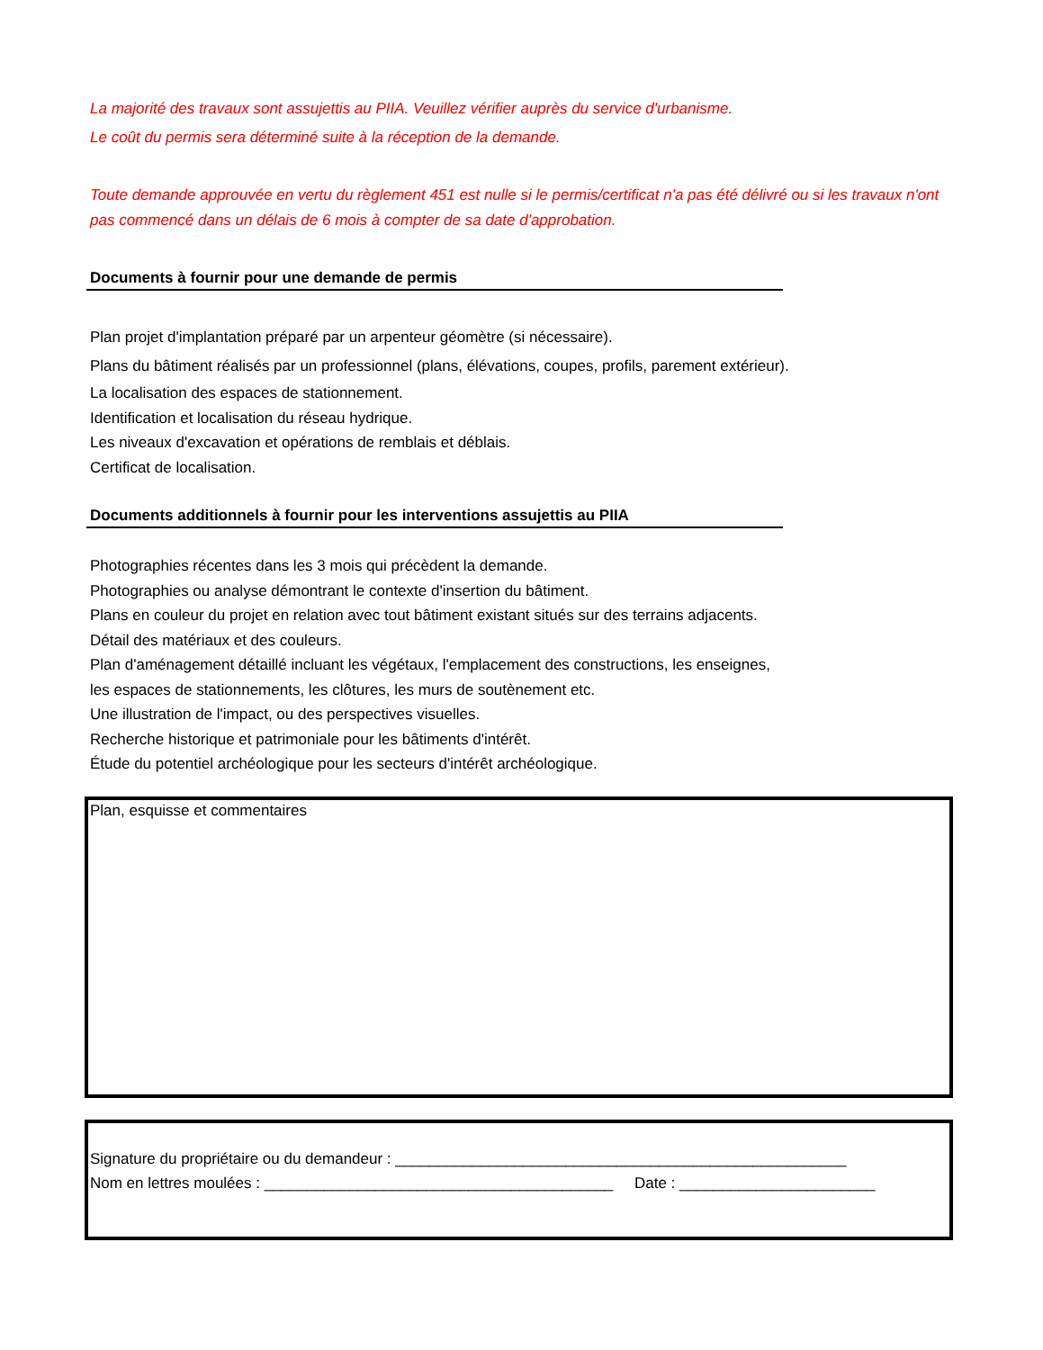La majorité des travaux sont assujettis au PIIA. Veuillez vérifier auprès du service d'urbanisme.
Le coût du permis sera déterminé suite à la réception de la demande.
Toute demande approuvée en vertu du règlement 451 est nulle si le permis/certificat n'a pas été délivré ou si les travaux n'ont pas commencé dans un délais de 6 mois à compter de sa date d'approbation.
Documents à fournir pour une demande de permis
Plan projet d'implantation préparé par un arpenteur géomètre (si nécessaire).
Plans du bâtiment réalisés par un professionnel (plans, élévations, coupes, profils, parement extérieur).
La localisation des espaces de stationnement.
Identification et localisation du réseau hydrique.
Les niveaux d'excavation et opérations de remblais et déblais.
Certificat de localisation.
Documents additionnels à fournir pour les interventions assujettis au PIIA
Photographies récentes dans les 3 mois qui précèdent la demande.
Photographies ou analyse démontrant le contexte d'insertion du bâtiment.
Plans en couleur du projet en relation avec tout bâtiment existant situés sur des terrains adjacents.
Détail des matériaux et des couleurs.
Plan d'aménagement détaillé incluant les végétaux, l'emplacement des constructions, les enseignes,
les espaces de stationnements, les clôtures, les murs de soutènement etc.
Une illustration de l'impact, ou des perspectives visuelles.
Recherche historique et patrimoniale pour les bâtiments d'intérêt.
Étude du potentiel archéologique pour les secteurs d'intérêt archéologique.
Plan, esquisse et commentaires
Signature du propriétaire ou du demandeur : _____________________________________________________
Nom en lettres moulées : _________________________________________ Date : _______________________